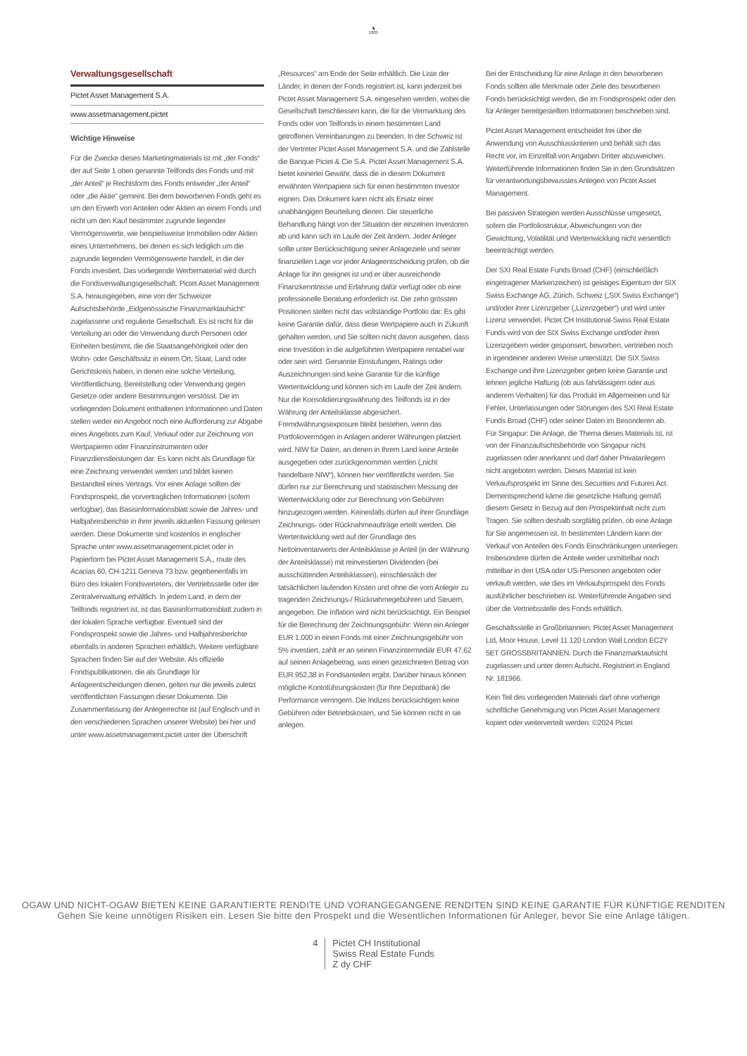♞
1805
Verwaltungsgesellschaft
Pictet Asset Management S.A.
www.assetmanagement.pictet
Wichtige Hinweise
Für die Zwecke dieses Marketingmaterials ist mit „der Fonds“ der auf Seite 1 oben genannte Teilfonds des Fonds und mit „der Anteil“ je Rechtsform des Fonds entweder „der Anteil“ oder „die Aktie“ gemeint. Bei dem beworbenen Fonds geht es um den Erwerb von Anteilen oder Aktien an einem Fonds und nicht um den Kauf bestimmter zugrunde liegender Vermögenswerte, wie beispielsweise Immobilien oder Aktien eines Unternehmens, bei denen es sich lediglich um die zugrunde liegenden Vermögenswerte handelt, in die der Fonds investiert. Das vorliegende Werbematerial wird durch die Fondsverwaltungsgesellschaft, Pictet Asset Management S.A. herausgegeben, eine von der Schweizer Aufsichtsbehörde „Eidgenössische Finanzmarktaufsicht“ zugelassene und regulierte Gesellschaft. Es ist nicht für die Verteilung an oder die Verwendung durch Personen oder Einheiten bestimmt, die die Staatsangehörigkeit oder den Wohn- oder Geschäftssitz in einem Ort, Staat, Land oder Gerichtskreis haben, in denen eine solche Verteilung, Veröffentlichung, Bereitstellung oder Verwendung gegen Gesetze oder andere Bestimmungen verstösst. Die im vorliegenden Dokument enthaltenen Informationen und Daten stellen weder ein Angebot noch eine Aufforderung zur Abgabe eines Angebots zum Kauf, Verkauf oder zur Zeichnung von Wertpapieren oder Finanzinstrumenten oder Finanzdienstleistungen dar. Es kann nicht als Grundlage für eine Zeichnung verwendet werden und bildet keinen Bestandteil eines Vertrags. Vor einer Anlage sollten der Fondsprospekt, die vorvertraglichen Informationen (sofern verfügbar), das Basisinformationsblatt sowie die Jahres- und Halbjahresberichte in ihrer jeweils aktuellen Fassung gelesen werden. Diese Dokumente sind kostenlos in englischer Sprache unter www.assetmanagement.pictet oder in Papierform bei Pictet Asset Management S.A., route des Acacias 60, CH-1211 Geneva 73 bzw. gegebenenfalls im Büro des lokalen Fondsverteters, der Vertriebsstelle oder der Zentralverwaltung erhältlich. In jedem Land, in dem der Teilfonds registriert ist, ist das Basisinformationsblatt zudem in der lokalen Sprache verfügbar. Eventuell sind der Fondsprospekt sowie die Jahres- und Halbjahresberichte ebenfalls in anderen Sprachen erhältlich. Weitere verfügbare Sprachen finden Sie auf der Website. Als offizielle Fondspublikationen, die als Grundlage für Anlageentscheidungen dienen, gelten nur die jeweils zuletzt veröffentlichten Fassungen dieser Dokumente. Die Zusammenfassung der Anlegerrechte ist (auf Englisch und in den verschiedenen Sprachen unserer Website) bei hier und unter www.assetmanagement.pictet unter der Überschrift
„Resources“ am Ende der Seite erhältlich. Die Liste der Länder, in denen der Fonds registriert ist, kann jederzeit bei Pictet Asset Management S.A. eingesehen werden, wobei die Gesellschaft beschliessen kann, die für die Vermarktung des Fonds oder von Teilfonds in einem bestimmten Land getroffenen Vereinbarungen zu beenden. In der Schweiz ist der Vertreter Pictet Asset Management S.A. und die Zahlstelle die Banque Pictet & Cie S.A. Pictet Asset Management S.A. bietet keinerlei Gewähr, dass die in diesem Dokument erwähnten Wertpapiere sich für einen bestimmten Investor eignen. Das Dokument kann nicht als Ersatz einer unabhängigen Beurteilung dienen. Die steuerliche Behandlung hängt von der Situation der einzelnen Investoren ab und kann sich im Laufe der Zeit ändern. Jeder Anleger sollte unter Berücksichtigung seiner Anlageziele und seiner finanziellen Lage vor jeder Anlageentscheidung prüfen, ob die Anlage für ihn geeignet ist und er über ausreichende Finanzkenntnisse und Erfahrung dafür verfügt oder ob eine professionelle Beratung erforderlich ist. Die zehn grössten Positionen stellen nicht das vollständige Portfolio dar. Es gibt keine Garantie dafür, dass diese Wertpapiere auch in Zukunft gehalten werden, und Sie sollten nicht davon ausgehen, dass eine Investition in die aufgeführten Wertpapiere rentabel war oder sein wird. Genannte Einstufungen, Ratings oder Auszeichnungen sind keine Garantie für die künftige Wertentwicklung und können sich im Laufe der Zeit ändern. Nur die Konsolidierungswährung des Teilfonds ist in der Währung der Anteilsklasse abgesichert. Fremdwährungsexposure bleibt bestehen, wenn das Portfoliovermögen in Anlagen anderer Währungen platziert wird. NIW für Daten, an denen in Ihrem Land keine Anteile ausgegeben oder zurückgenommen werden („nicht handelbare NIW“), können hier veröffentlicht werden. Sie dürfen nur zur Berechnung und statistischen Messung der Wertentwicklung oder zur Berechnung von Gebühren hinzugezogen werden. Keinesfalls dürfen auf ihrer Grundlage Zeichnungs- oder Rücknahmeaufträge erteilt werden. Die Wertentwicklung wird auf der Grundlage des Nettoinventarwerts der Anteilsklasse je Anteil (in der Währung der Anteilsklasse) mit reinvestierten Dividenden (bei ausschüttenden Anteilsklassen), einschliesslich der tatsächlichen laufenden Kosten und ohne die vom Anleger zu tragenden Zeichnungs-/ Rücknahmegebühren und Steuern, angegeben. Die Inflation wird nicht berücksichtigt. Ein Beispiel für die Berechnung der Zeichnungsgebühr: Wenn ein Anleger EUR 1.000 in einen Fonds mit einer Zeichnungsgebühr von 5% investiert, zahlt er an seinen Finanzintermediär EUR 47,62 auf seinen Anlagebetrag, was einen gezeichneten Betrag von EUR 952,38 in Fondsanteilen ergibt. Darüber hinaus können mögliche Kontoführungskosten (für Ihre Depotbank) die Performance verringern. Die Indizes berücksichtigen keine Gebühren oder Betriebskosten, und Sie können nicht in sie anlegen.
Bei der Entscheidung für eine Anlage in den beworbenen Fonds sollten alle Merkmale oder Ziele des beworbenen Fonds berücksichtigt werden, die im Fondsprospekt oder den für Anleger bereitgestellten Informationen beschrieben sind.
Pictet Asset Management entscheidet frei über die Anwendung von Ausschlusskriterien und behält sich das Recht vor, im Einzelfall von Angaben Dritter abzuweichen. Weiterführende Informationen finden Sie in den Grundsätzen für verantwortungsbewusstes Anlegen von Pictet Asset Management.
Bei passiven Strategien werden Ausschlüsse umgesetzt, sofern die Portfoliostruktur, Abweichungen von der Gewichtung, Volatilität und Wertenwicklung nicht wesentlich beeinträchtigt werden.
Der SXI Real Estate Funds Broad (CHF) (einschließlich eingetragener Markenzeichen) ist geistiges Eigentum der SIX Swiss Exchange AG, Zürich, Schweiz („SIX Swiss Exchange“) und/oder ihrer Lizenzgeber („Lizenzgeber“) und wird unter Lizenz verwendet. Pictet CH Institutional-Swiss Real Estate Funds wird von der SIX Swiss Exchange und/oder ihren Lizenzgebern weder gesponsert, beworben, vertrieben noch in irgendeiner anderen Weise unterstützt. Die SIX Swiss Exchange und ihre Lizenzgeber geben keine Garantie und lehnen jegliche Haftung (ob aus fahrlässigem oder aus anderem Verhalten) für das Produkt im Allgemeinen und für Fehler, Unterlassungen oder Störungen des SXI Real Estate Funds Broad (CHF) oder seiner Daten im Besonderen ab.
Für Singapur: Die Anlage, die Thema dieses Materials ist, ist von der Finanzaufsichtsbehörde von Singapur nicht zugelassen oder anerkannt und darf daher Privatanlegern nicht angeboten werden. Dieses Material ist kein Verkaufsprospekt im Sinne des Securities and Futures Act. Dementsprechend käme die gesetzliche Haftung gemäß diesem Gesetz in Bezug auf den Prospektinhalt nicht zum Tragen. Sie sollten deshalb sorgfältig prüfen, ob eine Anlage für Sie angemessen ist. In bestimmten Ländern kann der Verkauf von Anteilen des Fonds Einschränkungen unterliegen. Insbesondere dürfen die Anteile weder unmittelbar noch mittelbar in den USA oder US-Personen angeboten oder verkauft werden, wie dies im Verkaufsprospekt des Fonds ausführlicher beschrieben ist. Weiterführende Angaben sind über die Vertriebsstelle des Fonds erhältlich.
Geschäftsstelle in Großbritannien: Pictet Asset Management Ltd, Moor House, Level 11 120 London Wall London EC2Y 5ET GROSSBRITANNIEN. Durch die Finanzmarktaufsicht zugelassen und unter deren Aufsicht. Registriert in England Nr. 181966.
Kein Teil des vorliegenden Materials darf ohne vorherige schriftliche Genehmigung von Pictet Asset Management kopiert oder weiterverteilt werden. ©2024 Pictet
OGAW UND NICHT-OGAW BIETEN KEINE GARANTIERTE RENDITE UND VORANGEGANGENE RENDITEN SIND KEINE GARANTIE FÜR KÜNFTIGE RENDITEN
Gehen Sie keine unnötigen Risiken ein. Lesen Sie bitte den Prospekt und die Wesentlichen Informationen für Anleger, bevor Sie eine Anlage tätigen.
4 Pictet CH Institutional
Swiss Real Estate Funds
Z dy CHF